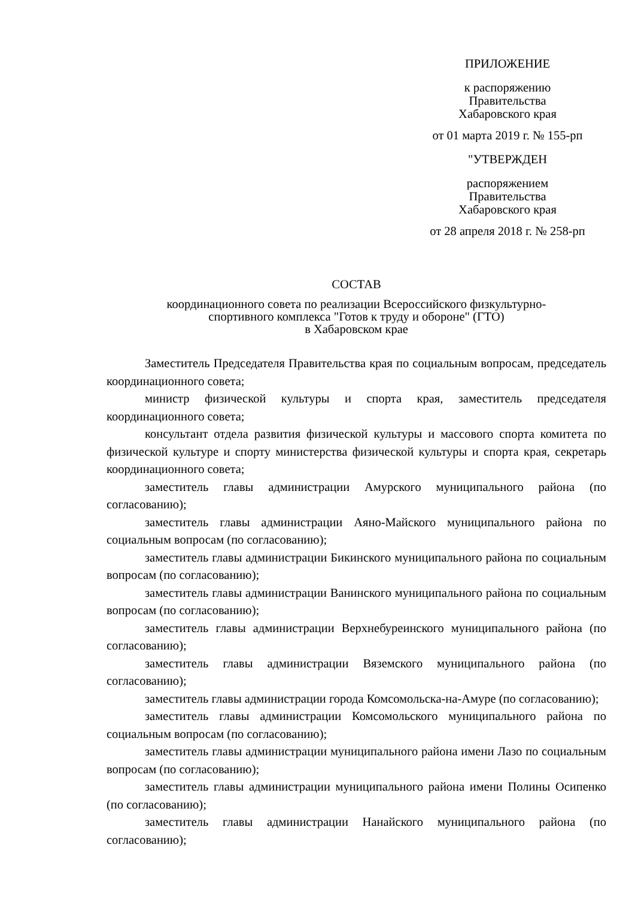ПРИЛОЖЕНИЕ
к распоряжению
Правительства
Хабаровского края
от 01 марта 2019 г. № 155-рп
"УТВЕРЖДЕН
распоряжением
Правительства
Хабаровского края
от 28 апреля 2018 г. № 258-рп
СОСТАВ
координационного совета по реализации Всероссийского физкультурно-
спортивного комплекса "Готов к труду и обороне" (ГТО)
в Хабаровском крае
Заместитель Председателя Правительства края по социальным вопросам, председатель координационного совета;
министр физической культуры и спорта края, заместитель председателя координационного совета;
консультант отдела развития физической культуры и массового спорта комитета по физической культуре и спорту министерства физической культуры и спорта края, секретарь координационного совета;
заместитель главы администрации Амурского муниципального района (по согласованию);
заместитель главы администрации Аяно-Майского муниципального района по социальным вопросам (по согласованию);
заместитель главы администрации Бикинского муниципального района по социальным вопросам (по согласованию);
заместитель главы администрации Ванинского муниципального района по социальным вопросам (по согласованию);
заместитель главы администрации Верхнебуреинского муниципального района (по согласованию);
заместитель главы администрации Вяземского муниципального района (по согласованию);
заместитель главы администрации города Комсомольска-на-Амуре (по согласованию);
заместитель главы администрации Комсомольского муниципального района по социальным вопросам (по согласованию);
заместитель главы администрации муниципального района имени Лазо по социальным вопросам (по согласованию);
заместитель главы администрации муниципального района имени Полины Осипенко (по согласованию);
заместитель главы администрации Нанайского муниципального района (по согласованию);